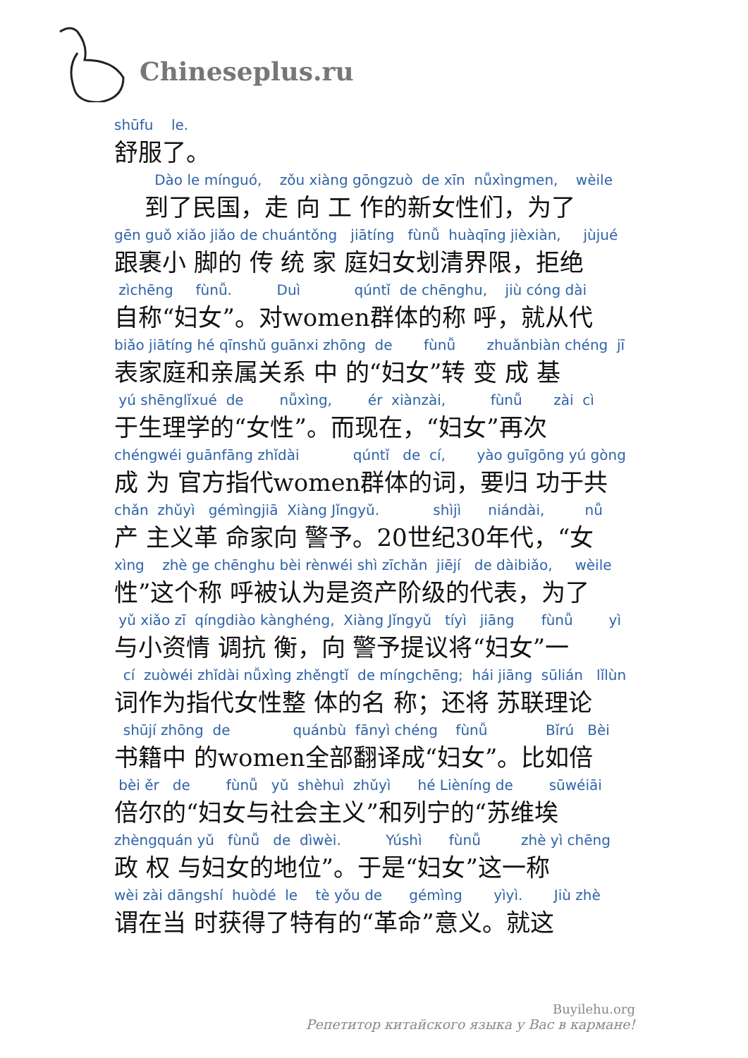Chineseplus.ru
shūfu le.
舒服了。
Dào le mínguó, zǒu xiàng gōngzuò de xīn nǚxìngmen, wèile
到了民国，走 向 工 作的新女性们，为了
gēn guǒ xiǎo jiǎo de chuántǒng jiātíng fùnǚ huàqīng jièxiàn, jùjué
跟裹小 脚的 传 统 家 庭妇女划清界限，拒绝
zìchēng fùnǚ. Duì qúntǐ de chēnghu, jiù cóng dài
自称“妇女”。对women群体的称 呼，就从代
biǎo jiātíng hé qīnshǔ guānxi zhōng de fùnǚ zhuǎnbiàn chéng jī
表家庭和亲属关系 中 的“妇女”转 变 成 基
yú shēnglǐxué de nǚxìng, ér xiànzài, fùnǚ zài cì
于生理学的“女性”。而现在，“妇女”再次
chéngwéi guānfāng zhǐdài qúntǐ de cí, yào guīgōng yú gòng
成 为 官方指代women群体的词，要归 功于共
chǎn zhǔyì gémìngjiā Xiàng Jǐngyǔ. shìjì niándài, nǚ
产 主义革 命家向 警予。20世纪30年代，“女
xìng zhè ge chēnghu bèi rènwéi shì zīchǎn jiējí de dàibiǎo, wèile
性”这个称 呼被认为是资产阶级的代表，为了
yǔ xiǎo zī qíngdiào kànghéng, Xiàng Jǐngyǔ tíyì jiāng fùnǚ yì
与小资情 调抗 衡，向 警予提议将“妇女”一
cí zuòwéi zhǐdài nǚxìng zhěngtǐ de míngchēng; hái jiāng sūlián lǐlùn
词作为指代女性整 体的名 称；还将 苏联理论
shūjí zhōng de quánbù fānyì chéng fùnǚ Bǐrú Bèi
书籍中 的women全部翻译成“妇女”。比如倍
bèi ěr de fùnǚ yǔ shèhuì zhǔyì hé Lièníng de sūwéiāi
倍尔的“妇女与社会主义”和列宁的“苏维埃
zhèngquán yǔ fùnǚ de dìwèi. Yúshì fùnǚ zhè yì chēng
政 权 与妇女的地位”。于是“妇女”这一称
wèi zài dāngshí huòdé le tè yǒu de gémìng yìyì. Jiù zhè
谓在当 时获得了特有的“革命”意义。就这
Buyilehu.org
Репетитор китайского языка у Вас в кармане!